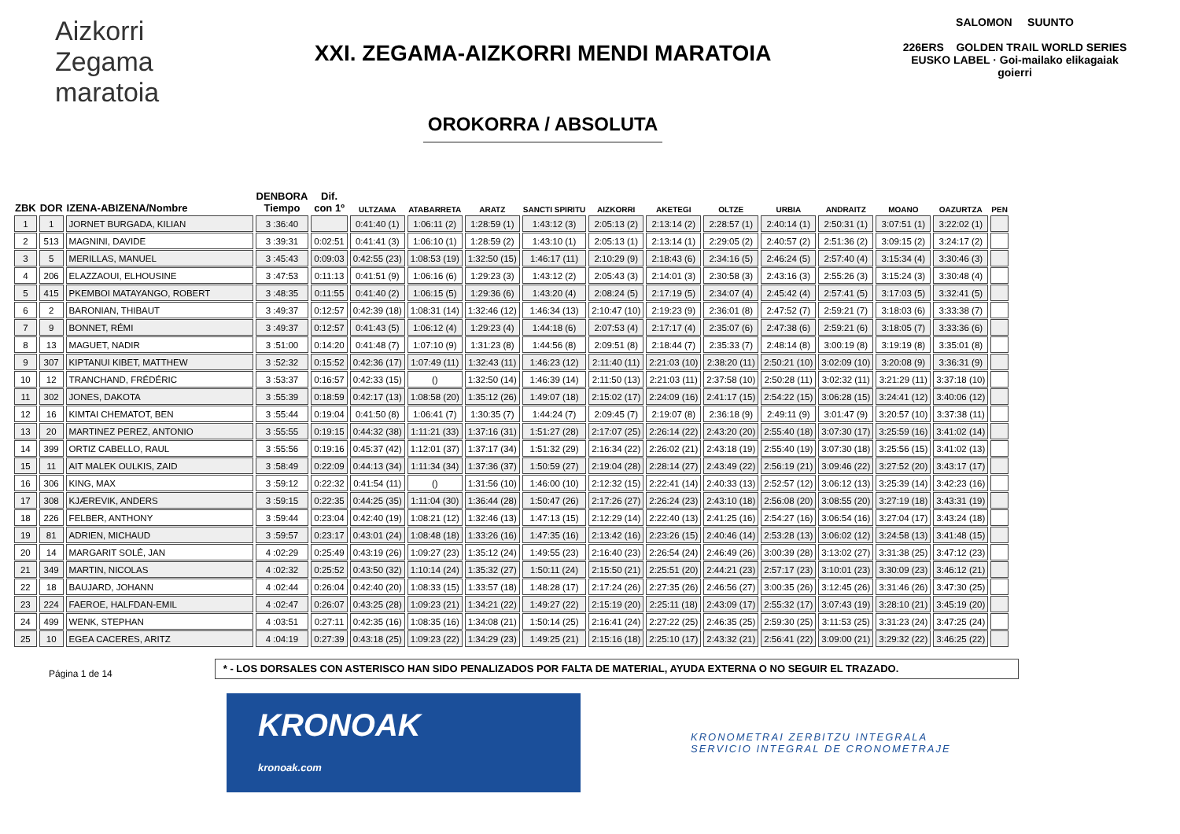Aizkorri
Zegama
maratoia
XXI. ZEGAMA-AIZKORRI MENDI MARATOIA
OROKORRA / ABSOLUTA
SALOMON SUUNTO
226ERS GOLDEN TRAIL WORLD SERIES
EUSKO LABEL · Goi-mailako elikagaiak
goierri
| ZBK | DOR | IZENA-ABIZENA/Nombre | DENBORA Tiempo | Dif. con 1º | ULTZAMA | ATABARRETA | ARATZ | SANCTI SPIRITU | AIZKORRI | AKETEGI | OLTZE | URBIA | ANDRAITZ | MOANO | OAZURTZA | PEN |
| --- | --- | --- | --- | --- | --- | --- | --- | --- | --- | --- | --- | --- | --- | --- | --- | --- |
| 1 | 1 | JORNET BURGADA, KILIAN | 3 :36:40 | | 0:41:40 (1) | 1:06:11 (2) | 1:28:59 (1) | 1:43:12 (3) | 2:05:13 (2) | 2:13:14 (2) | 2:28:57 (1) | 2:40:14 (1) | 2:50:31 (1) | 3:07:51 (1) | 3:22:02 (1) | |
| 2 | 513 | MAGNINI, DAVIDE | 3 :39:31 | 0:02:51 | 0:41:41 (3) | 1:06:10 (1) | 1:28:59 (2) | 1:43:10 (1) | 2:05:13 (1) | 2:13:14 (1) | 2:29:05 (2) | 2:40:57 (2) | 2:51:36 (2) | 3:09:15 (2) | 3:24:17 (2) | |
| 3 | 5 | MERILLAS, MANUEL | 3 :45:43 | 0:09:03 | 0:42:55 (23) | 1:08:53 (19) | 1:32:50 (15) | 1:46:17 (11) | 2:10:29 (9) | 2:18:43 (6) | 2:34:16 (5) | 2:46:24 (5) | 2:57:40 (4) | 3:15:34 (4) | 3:30:46 (3) | |
| 4 | 206 | ELAZZAOUI, ELHOUSINE | 3 :47:53 | 0:11:13 | 0:41:51 (9) | 1:06:16 (6) | 1:29:23 (3) | 1:43:12 (2) | 2:05:43 (3) | 2:14:01 (3) | 2:30:58 (3) | 2:43:16 (3) | 2:55:26 (3) | 3:15:24 (3) | 3:30:48 (4) | |
| 5 | 415 | PKEMBOI MATAYANGO, ROBERT | 3 :48:35 | 0:11:55 | 0:41:40 (2) | 1:06:15 (5) | 1:29:36 (6) | 1:43:20 (4) | 2:08:24 (5) | 2:17:19 (5) | 2:34:07 (4) | 2:45:42 (4) | 2:57:41 (5) | 3:17:03 (5) | 3:32:41 (5) | |
| 6 | 2 | BARONIAN, THIBAUT | 3 :49:37 | 0:12:57 | 0:42:39 (18) | 1:08:31 (14) | 1:32:46 (12) | 1:46:34 (13) | 2:10:47 (10) | 2:19:23 (9) | 2:36:01 (8) | 2:47:52 (7) | 2:59:21 (7) | 3:18:03 (6) | 3:33:38 (7) | |
| 7 | 9 | BONNET, RÉMI | 3 :49:37 | 0:12:57 | 0:41:43 (5) | 1:06:12 (4) | 1:29:23 (4) | 1:44:18 (6) | 2:07:53 (4) | 2:17:17 (4) | 2:35:07 (6) | 2:47:38 (6) | 2:59:21 (6) | 3:18:05 (7) | 3:33:36 (6) | |
| 8 | 13 | MAGUET, NADIR | 3 :51:00 | 0:14:20 | 0:41:48 (7) | 1:07:10 (9) | 1:31:23 (8) | 1:44:56 (8) | 2:09:51 (8) | 2:18:44 (7) | 2:35:33 (7) | 2:48:14 (8) | 3:00:19 (8) | 3:19:19 (8) | 3:35:01 (8) | |
| 9 | 307 | KIPTANUI KIBET, MATTHEW | 3 :52:32 | 0:15:52 | 0:42:36 (17) | 1:07:49 (11) | 1:32:43 (11) | 1:46:23 (12) | 2:11:40 (11) | 2:21:03 (10) | 2:38:20 (11) | 2:50:21 (10) | 3:02:09 (10) | 3:20:08 (9) | 3:36:31 (9) | |
| 10 | 12 | TRANCHAND, FRÉDÉRIC | 3 :53:37 | 0:16:57 | 0:42:33 (15) | () | 1:32:50 (14) | 1:46:39 (14) | 2:11:50 (13) | 2:21:03 (11) | 2:37:58 (10) | 2:50:28 (11) | 3:02:32 (11) | 3:21:29 (11) | 3:37:18 (10) | |
| 11 | 302 | JONES, DAKOTA | 3 :55:39 | 0:18:59 | 0:42:17 (13) | 1:08:58 (20) | 1:35:12 (26) | 1:49:07 (18) | 2:15:02 (17) | 2:24:09 (16) | 2:41:17 (15) | 2:54:22 (15) | 3:06:28 (15) | 3:24:41 (12) | 3:40:06 (12) | |
| 12 | 16 | KIMTAI CHEMATOT, BEN | 3 :55:44 | 0:19:04 | 0:41:50 (8) | 1:06:41 (7) | 1:30:35 (7) | 1:44:24 (7) | 2:09:45 (7) | 2:19:07 (8) | 2:36:18 (9) | 2:49:11 (9) | 3:01:47 (9) | 3:20:57 (10) | 3:37:38 (11) | |
| 13 | 20 | MARTINEZ PEREZ, ANTONIO | 3 :55:55 | 0:19:15 | 0:44:32 (38) | 1:11:21 (33) | 1:37:16 (31) | 1:51:27 (28) | 2:17:07 (25) | 2:26:14 (22) | 2:43:20 (20) | 2:55:40 (18) | 3:07:30 (17) | 3:25:59 (16) | 3:41:02 (14) | |
| 14 | 399 | ORTIZ CABELLO, RAUL | 3 :55:56 | 0:19:16 | 0:45:37 (42) | 1:12:01 (37) | 1:37:17 (34) | 1:51:32 (29) | 2:16:34 (22) | 2:26:02 (21) | 2:43:18 (19) | 2:55:40 (19) | 3:07:30 (18) | 3:25:56 (15) | 3:41:02 (13) | |
| 15 | 11 | AIT MALEK OULKIS, ZAID | 3 :58:49 | 0:22:09 | 0:44:13 (34) | 1:11:34 (34) | 1:37:36 (37) | 1:50:59 (27) | 2:19:04 (28) | 2:28:14 (27) | 2:43:49 (22) | 2:56:19 (21) | 3:09:46 (22) | 3:27:52 (20) | 3:43:17 (17) | |
| 16 | 306 | KING, MAX | 3 :59:12 | 0:22:32 | 0:41:54 (11) | () | 1:31:56 (10) | 1:46:00 (10) | 2:12:32 (15) | 2:22:41 (14) | 2:40:33 (13) | 2:52:57 (12) | 3:06:12 (13) | 3:25:39 (14) | 3:42:23 (16) | |
| 17 | 308 | KJÆREVIK, ANDERS | 3 :59:15 | 0:22:35 | 0:44:25 (35) | 1:11:04 (30) | 1:36:44 (28) | 1:50:47 (26) | 2:17:26 (27) | 2:26:24 (23) | 2:43:10 (18) | 2:56:08 (20) | 3:08:55 (20) | 3:27:19 (18) | 3:43:31 (19) | |
| 18 | 226 | FELBER, ANTHONY | 3 :59:44 | 0:23:04 | 0:42:40 (19) | 1:08:21 (12) | 1:32:46 (13) | 1:47:13 (15) | 2:12:29 (14) | 2:22:40 (13) | 2:41:25 (16) | 2:54:27 (16) | 3:06:54 (16) | 3:27:04 (17) | 3:43:24 (18) | |
| 19 | 81 | ADRIEN, MICHAUD | 3 :59:57 | 0:23:17 | 0:43:01 (24) | 1:08:48 (18) | 1:33:26 (16) | 1:47:35 (16) | 2:13:42 (16) | 2:23:26 (15) | 2:40:46 (14) | 2:53:28 (13) | 3:06:02 (12) | 3:24:58 (13) | 3:41:48 (15) | |
| 20 | 14 | MARGARIT SOLÉ, JAN | 4 :02:29 | 0:25:49 | 0:43:19 (26) | 1:09:27 (23) | 1:35:12 (24) | 1:49:55 (23) | 2:16:40 (23) | 2:26:54 (24) | 2:46:49 (26) | 3:00:39 (28) | 3:13:02 (27) | 3:31:38 (25) | 3:47:12 (23) | |
| 21 | 349 | MARTIN, NICOLAS | 4 :02:32 | 0:25:52 | 0:43:50 (32) | 1:10:14 (24) | 1:35:32 (27) | 1:50:11 (24) | 2:15:50 (21) | 2:25:51 (20) | 2:44:21 (23) | 2:57:17 (23) | 3:10:01 (23) | 3:30:09 (23) | 3:46:12 (21) | |
| 22 | 18 | BAUJARD, JOHANN | 4 :02:44 | 0:26:04 | 0:42:40 (20) | 1:08:33 (15) | 1:33:57 (18) | 1:48:28 (17) | 2:17:24 (26) | 2:27:35 (26) | 2:46:56 (27) | 3:00:35 (26) | 3:12:45 (26) | 3:31:46 (26) | 3:47:30 (25) | |
| 23 | 224 | FAEROE, HALFDAN-EMIL | 4 :02:47 | 0:26:07 | 0:43:25 (28) | 1:09:23 (21) | 1:34:21 (22) | 1:49:27 (22) | 2:15:19 (20) | 2:25:11 (18) | 2:43:09 (17) | 2:55:32 (17) | 3:07:43 (19) | 3:28:10 (21) | 3:45:19 (20) | |
| 24 | 499 | WENK, STEPHAN | 4 :03:51 | 0:27:11 | 0:42:35 (16) | 1:08:35 (16) | 1:34:08 (21) | 1:50:14 (25) | 2:16:41 (24) | 2:27:22 (25) | 2:46:35 (25) | 2:59:30 (25) | 3:11:53 (25) | 3:31:23 (24) | 3:47:25 (24) | |
| 25 | 10 | EGEA CACERES, ARITZ | 4 :04:19 | 0:27:39 | 0:43:18 (25) | 1:09:23 (22) | 1:34:29 (23) | 1:49:25 (21) | 2:15:16 (18) | 2:25:10 (17) | 2:43:32 (21) | 2:56:41 (22) | 3:09:00 (21) | 3:29:32 (22) | 3:46:25 (22) | |
Página 1 de 14
* - LOS DORSALES CON ASTERISCO HAN SIDO PENALIZADOS POR FALTA DE MATERIAL, AYUDA EXTERNA O NO SEGUIR EL TRAZADO.
KRONOAK
kronoak.com
KRONOMETRAI ZERBITZU INTEGRALA
SERVICIO INTEGRAL DE CRONOMETRAJE